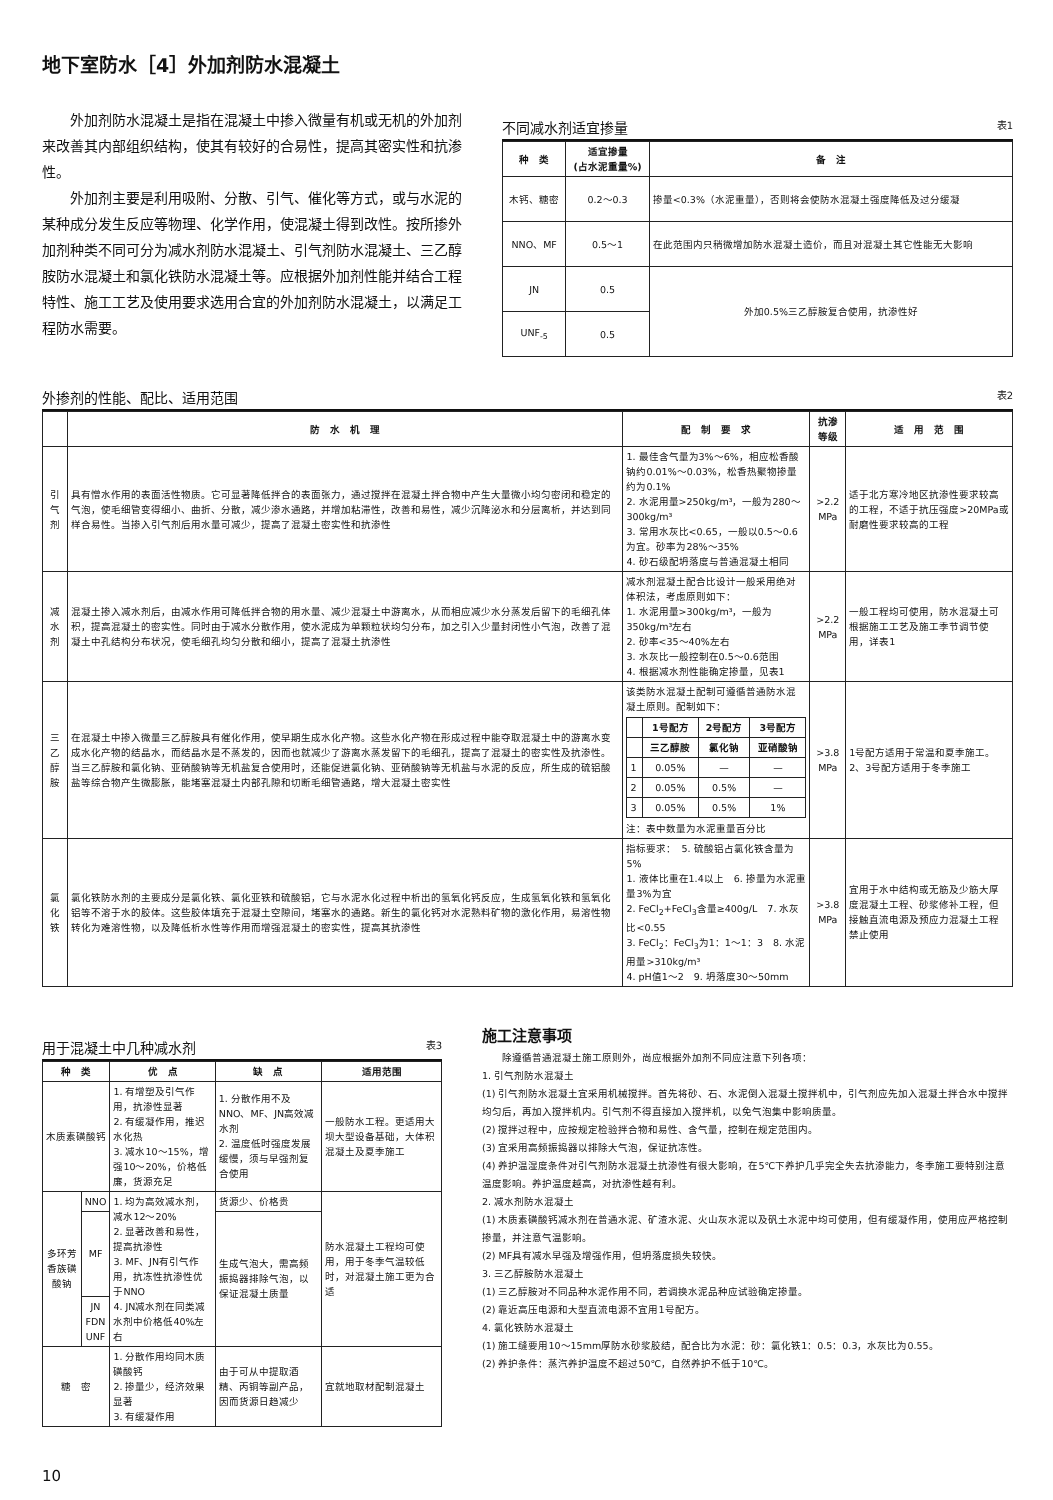地下室防水［4］外加剂防水混凝土
外加剂防水混凝土是指在混凝土中掺入微量有机或无机的外加剂来改善其内部组织结构，使其有较好的合易性，提高其密实性和抗渗性。
外加剂主要是利用吸附、分散、引气、催化等方式，或与水泥的某种成分发生反应等物理、化学作用，使混凝土得到改性。按所掺外加剂种类不同可分为减水剂防水混凝土、引气剂防水混凝土、三乙醇胺防水混凝土和氯化铁防水混凝土等。应根据外加剂性能并结合工程特性、施工工艺及使用要求选用合宜的外加剂防水混凝土，以满足工程防水需要。
不同减水剂适宜掺量 表1
| 种 类 | 适宜掺量 (占水泥重量%) | 备 注 |
| --- | --- | --- |
| 木钙、糖密 | 0.2～0.3 | 掺量<0.3%（水泥重量），否则将会使防水混凝土强度降低及过分缓凝 |
| NNO、MF | 0.5～1 | 在此范围内只稍微增加防水混凝土造价，而且对混凝土其它性能无大影响 |
| JN | 0.5 | 外加0.5%三乙醇胺复合使用，抗渗性好 |
| UNF<sub>-5</sub> | 0.5 | |
外掺剂的性能、配比、适用范围 表2
| | 防 水 机 理 | 配 制 要 求 | 抗渗等级 | 适 用 范 围 |
| --- | --- | --- | --- | --- |
| 引气剂 | 具有憎水作用的表面活性物质。它可显著降低拌合的表面张力，通过搅拌在混凝土拌合物中产生大量微小均匀密闭和稳定的气泡，使毛细管变得细小、曲折、分散，减少渗水通路，并增加粘滞性，改善和易性，减少沉降泌水和分层离析，并达到同样合易性。当掺入引气剂后用水量可减少，提高了混凝土密实性和抗渗性 | 1. 最佳含气量为3%～6%，相应松香酸钠约0.01%～0.03%，松香热聚物掺量约为0.1% 2. 水泥用量>250kg/m³，一般为280～300kg/m³ 3. 常用水灰比<0.65，一般以0.5～0.6为宜。砂率为28%～35% 4. 砂石级配坍落度与普通混凝土相同 | >2.2 MPa | 适于北方寒冷地区抗渗性要求较高的工程，不适于抗压强度>20MPa或耐磨性要求较高的工程 |
| 减水剂 | 混凝土掺入减水剂后，由减水作用可降低拌合物的用水量、减少混凝土中游离水，从而相应减少水分蒸发后留下的毛细孔体积，提高混凝土的密实性。同时由于减水分散作用，使水泥成为单颗粒状均匀分布，加之引入少量封闭性小气泡，改善了混凝土中孔结构分布状况，使毛细孔均匀分散和细小，提高了混凝土抗渗性 | 减水剂混凝土配合比设计一般采用绝对体积法，考虑原则如下： 1. 水泥用量>300kg/m³，一般为350kg/m³左右 2. 砂率<35～40%左右 3. 水灰比一般控制在0.5～0.6范围 4. 根据减水剂性能确定掺量，见表1 | >2.2 MPa | 一般工程均可使用，防水混凝土可根据施工工艺及施工季节调节使用，详表1 |
| 三乙醇胺 | 在混凝土中掺入微量三乙醇胺具有催化作用，使早期生成水化产物。这些水化产物在形成过程中能夺取混凝土中的游离水变成水化产物的结晶水，而结晶水是不蒸发的，因而也就减少了游离水蒸发留下的毛细孔，提高了混凝土的密实性及抗渗性。当三乙醇胺和氯化钠、亚硝酸钠等无机盐复合使用时，还能促进氯化钠、亚硝酸钠等无机盐与水泥的反应，所生成的硫铝酸盐等综合物产生微膨胀，能堵塞混凝土内部孔隙和切断毛细管通路，增大混凝土密实性 | 该类防水混凝土配制可遵循普通防水混凝土原则。配制如下： / / 1号配方 / 2号配方 / 3号配方 / / --- / --- / --- / --- / / / 三乙醇胺 / 氯化钠 / 亚硝酸钠 / / 1 / 0.05% / — / — / / 2 / 0.05% / 0.5% / — / / 3 / 0.05% / 0.5% / 1% / 注：表中数量为水泥重量百分比 | >3.8 MPa | 1号配方适用于常温和夏季施工。 2、3号配方适用于冬季施工 |
| 氯化铁 | 氯化铁防水剂的主要成分是氯化铁、氯化亚铁和硫酸铝，它与水泥水化过程中析出的氢氧化钙反应，生成氢氧化铁和氢氧化铝等不溶于水的胶体。这些胶体填充于混凝土空隙间，堵塞水的通路。新生的氯化钙对水泥熟料矿物的激化作用，易溶性物转化为难溶性物，以及降低析水性等作用而增强混凝土的密实性，提高其抗渗性 | 指标要求： 5. 硫酸铝占氯化铁含量为5% 1. 液体比重在1.4以上 6. 掺量为水泥重量3%为宜 2. FeCl<sub>2</sub>+FeCl<sub>3</sub>含量≥400g/L 7. 水灰比<0.55 3. FeCl<sub>2</sub>：FeCl<sub>3</sub>为1：1～1：3 8. 水泥用量>310kg/m³ 4. pH值1～2 9. 坍落度30～50mm | >3.8 MPa | 宜用于水中结构或无筋及少筋大厚度混凝土工程、砂浆修补工程，但接触直流电源及预应力混凝土工程禁止使用 |
用于混凝土中几种减水剂 表3
| 种 类 | | 优 点 | 缺 点 | 适用范围 |
| --- | --- | --- | --- | --- |
| 木质素磺酸钙 | | 1. 有增塑及引气作用，抗渗性显著 2. 有缓凝作用，推迟水化热 3. 减水10～15%，增强10～20%，价格低廉，货源充足 | 1. 分散作用不及NNO、MF、JN高效减水剂 2. 温度低时强度发展缓慢，须与早强剂复合使用 | 一般防水工程。更适用大坝大型设备基础，大体积混凝土及夏季施工 |
| 多环芳香族磺酸钠 | NNO | 1. 均为高效减水剂，减水12～20% 2. 显著改善和易性，提高抗渗性 3. MF、JN有引气作用，抗冻性抗渗性优于NNO 4. JN减水剂在同类减水剂中价格低40%左右 | 货源少、价格贵 | 防水混凝土工程均可使用，用于冬季气温较低时，对混凝土施工更为合适 |
| | MF | | 生成气泡大，需高频振捣器排除气泡，以保证混凝土质量 | |
| | JN FDN UNF | | | |
| 糖 密 | | 1. 分散作用均同木质磺酸钙 2. 掺量少，经济效果显著 3. 有缓凝作用 | 由于可从中提取酒精、丙铜等副产品，因而货源日趋减少 | 宜就地取材配制混凝土 |
施工注意事项
　　除遵循普通混凝土施工原则外，尚应根据外加剂不同应注意下列各项：
1. 引气剂防水混凝土
(1) 引气剂防水混凝土宜采用机械搅拌。首先将砂、石、水泥倒入混凝土搅拌机中，引气剂应先加入混凝土拌合水中搅拌均匀后，再加入搅拌机内。引气剂不得直接加入搅拌机，以免气泡集中影响质量。
(2) 搅拌过程中，应按规定检验拌合物和易性、含气量，控制在规定范围内。
(3) 宜采用高频振捣器以排除大气泡，保证抗冻性。
(4) 养护温湿度条件对引气剂防水混凝土抗渗性有很大影响，在5℃下养护几乎完全失去抗渗能力，冬季施工要特别注意温度影响。养护温度越高，对抗渗性越有利。
2. 减水剂防水混凝土
(1) 木质素磺酸钙减水剂在普通水泥、矿渣水泥、火山灰水泥以及矾土水泥中均可使用，但有缓凝作用，使用应严格控制掺量，并注意气温影响。
(2) MF具有减水早强及增强作用，但坍落度损失较快。
3. 三乙醇胺防水混凝土
(1) 三乙醇胺对不同品种水泥作用不同，若调换水泥品种应试验确定掺量。
(2) 靠近高压电源和大型直流电源不宜用1号配方。
4. 氯化铁防水混凝土
(1) 施工缝要用10～15mm厚防水砂浆胶结，配合比为水泥：砂：氯化铁1：0.5：0.3，水灰比为0.55。
(2) 养护条件：蒸汽养护温度不超过50℃，自然养护不低于10℃。
10